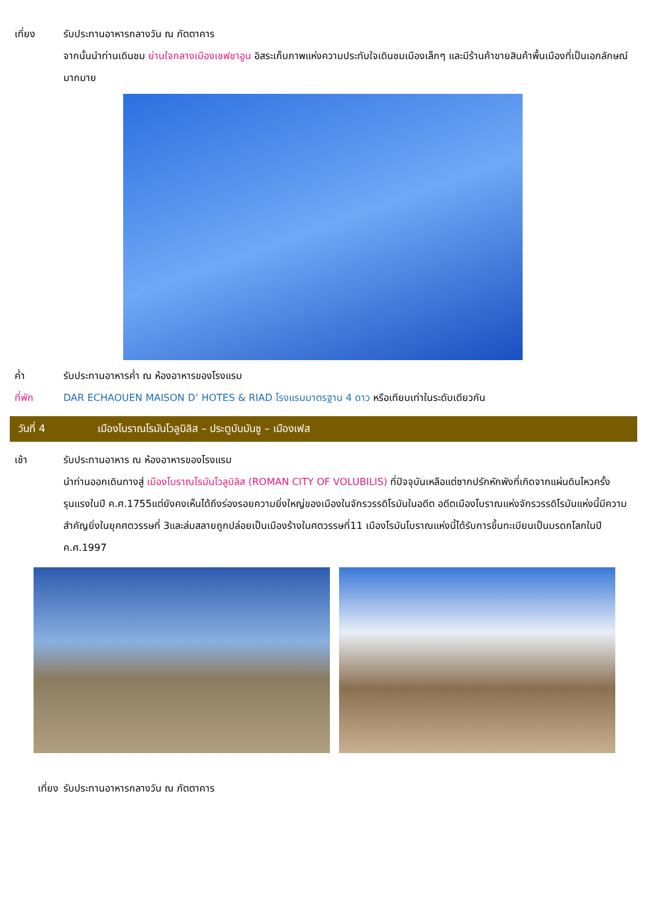เที่ยง รับประทานอาหารกลางวัน ณ ภัตตาคาร
จากนั้นนำท่านเดินชม ย่านใจกลางเมืองเชฟชาอูน อิสระเก็บภาพแห่งความประทับใจเดินชมเมืองเล็กๆ และมีร้านค้าขายสินค้าพื้นเมืองที่เป็นเอกลักษณ์มากมาย
ค่ำ รับประทานอาหารค่ำ ณ ห้องอาหารของโรงแรม
ที่พัก DAR ECHAOUEN MAISON D’ HOTES & RIAD โรงแรมมาตรฐาน 4 ดาว หรือเทียบเท่าในระดับเดียวกัน
วันที่ 4 เมืองโบราณโรมันโวลูบิลิส – ประตูบับมันซู – เมืองเฟส
เช้า รับประทานอาหาร ณ ห้องอาหารของโรงแรม
นำท่านออกเดินทางสู่ เมืองโบราณโรมันโวลูบิลิส (ROMAN CITY OF VOLUBILIS) ที่ปัจจุบันเหลือแต่ซากปรักหักพังที่เกิดจากแผ่นดินไหวครั้งรุนแรงในปี ค.ศ.1755แต่ยังคงเห็นได้ถึงร่องรอยความยิ่งใหญ่ของเมืองในจักรวรรดิโรมันในอดีต อดีตเมืองโบราณแห่งจักรวรรดิโรมันแห่งนี้มีความสำคัญยิ่งในยุคศตวรรษที่ 3และล่มสลายถูกปล่อยเป็นเมืองร้างในศตวรรษที่11 เมืองโรมันโบราณแห่งนี้ได้รับการขึ้นทะเบียนเป็นมรดกโลกในปี ค.ศ.1997
เที่ยง รับประทานอาหารกลางวัน ณ ภัตตาคาร